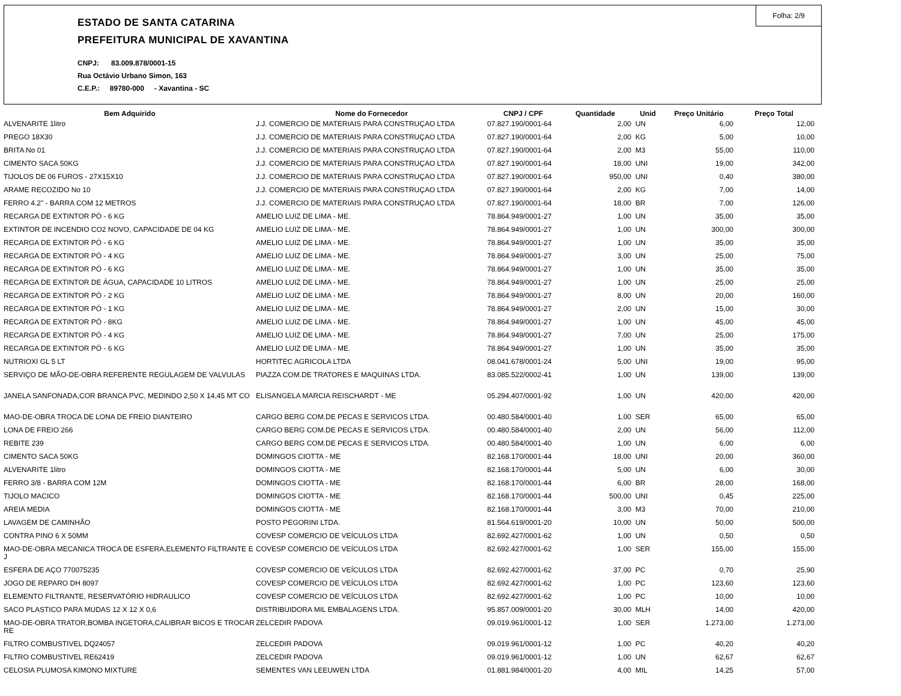Folha: 2/9
ESTADO DE SANTA CATARINA
PREFEITURA MUNICIPAL DE XAVANTINA
CNPJ: 83.009.878/0001-15
Rua Octávio Urbano Simon, 163
C.E.P.: 89780-000 - Xavantina - SC
| Bem Adquirido | Nome do Fornecedor | CNPJ / CPF | Quantidade | Unid | Preço Unitário | Preço Total |
| --- | --- | --- | --- | --- | --- | --- |
| ALVENARITE 1litro | J.J. COMERCIO DE MATERIAIS PARA CONSTRUÇAO LTDA | 07.827.190/0001-64 | 2,00 | UN | 6,00 | 12,00 |
| PREGO 18X30 | J.J. COMERCIO DE MATERIAIS PARA CONSTRUÇAO LTDA | 07.827.190/0001-64 | 2,00 | KG | 5,00 | 10,00 |
| BRITA No 01 | J.J. COMERCIO DE MATERIAIS PARA CONSTRUÇAO LTDA | 07.827.190/0001-64 | 2,00 | M3 | 55,00 | 110,00 |
| CIMENTO SACA 50KG | J.J. COMERCIO DE MATERIAIS PARA CONSTRUÇAO LTDA | 07.827.190/0001-64 | 18,00 | UNI | 19,00 | 342,00 |
| TIJOLOS DE 06 FUROS - 27X15X10 | J.J. COMERCIO DE MATERIAIS PARA CONSTRUÇAO LTDA | 07.827.190/0001-64 | 950,00 | UNI | 0,40 | 380,00 |
| ARAME RECOZIDO No 10 | J.J. COMERCIO DE MATERIAIS PARA CONSTRUÇAO LTDA | 07.827.190/0001-64 | 2,00 | KG | 7,00 | 14,00 |
| FERRO 4.2" - BARRA COM 12 METROS | J.J. COMERCIO DE MATERIAIS PARA CONSTRUÇAO LTDA | 07.827.190/0001-64 | 18,00 | BR | 7,00 | 126,00 |
| RECARGA DE EXTINTOR PÓ - 6 KG | AMELIO LUIZ DE LIMA - ME. | 78.864.949/0001-27 | 1,00 | UN | 35,00 | 35,00 |
| EXTINTOR DE INCENDIO CO2 NOVO, CAPACIDADE DE 04 KG | AMELIO LUIZ DE LIMA - ME. | 78.864.949/0001-27 | 1,00 | UN | 300,00 | 300,00 |
| RECARGA DE EXTINTOR PÓ - 6 KG | AMELIO LUIZ DE LIMA - ME. | 78.864.949/0001-27 | 1,00 | UN | 35,00 | 35,00 |
| RECARGA DE EXTINTOR PÓ - 4 KG | AMELIO LUIZ DE LIMA - ME. | 78.864.949/0001-27 | 3,00 | UN | 25,00 | 75,00 |
| RECARGA DE EXTINTOR PÓ - 6 KG | AMELIO LUIZ DE LIMA - ME. | 78.864.949/0001-27 | 1,00 | UN | 35,00 | 35,00 |
| RECARGA DE EXTINTOR DE ÁGUA, CAPACIDADE 10 LITROS | AMELIO LUIZ DE LIMA - ME. | 78.864.949/0001-27 | 1,00 | UN | 25,00 | 25,00 |
| RECARGA DE EXTINTOR PÓ - 2 KG | AMELIO LUIZ DE LIMA - ME. | 78.864.949/0001-27 | 8,00 | UN | 20,00 | 160,00 |
| RECARGA DE EXTINTOR PÓ - 1 KG | AMELIO LUIZ DE LIMA - ME. | 78.864.949/0001-27 | 2,00 | UN | 15,00 | 30,00 |
| RECARGA DE EXTINTOR PÓ - 8KG | AMELIO LUIZ DE LIMA - ME. | 78.864.949/0001-27 | 1,00 | UN | 45,00 | 45,00 |
| RECARGA DE EXTINTOR PÓ - 4 KG | AMELIO LUIZ DE LIMA - ME. | 78.864.949/0001-27 | 7,00 | UN | 25,00 | 175,00 |
| RECARGA DE EXTINTOR PÓ - 6 KG | AMELIO LUIZ DE LIMA - ME. | 78.864.949/0001-27 | 1,00 | UN | 35,00 | 35,00 |
| NUTRIOXI GL 5 LT | HORTITEC AGRICOLA LTDA | 08.041.678/0001-24 | 5,00 | UNI | 19,00 | 95,00 |
| SERVIÇO DE MÃO-DE-OBRA REFERENTE REGULAGEM DE VALVULAS | PIAZZA COM.DE TRATORES E MAQUINAS LTDA. | 83.085.522/0002-41 | 1,00 | UN | 139,00 | 139,00 |
| JANELA SANFONADA,COR BRANCA PVC, MEDINDO 2,50 X 14,45 MT CO | ELISANGELA MARCIA REISCHARDT - ME | 05.294.407/0001-92 | 1,00 | UN | 420,00 | 420,00 |
| MAO-DE-OBRA TROCA DE LONA DE FREIO DIANTEIRO | CARGO BERG COM.DE PECAS E SERVICOS LTDA. | 00.480.584/0001-40 | 1,00 | SER | 65,00 | 65,00 |
| LONA DE FREIO 266 | CARGO BERG COM.DE PECAS E SERVICOS LTDA. | 00.480.584/0001-40 | 2,00 | UN | 56,00 | 112,00 |
| REBITE 239 | CARGO BERG COM.DE PECAS E SERVICOS LTDA. | 00.480.584/0001-40 | 1,00 | UN | 6,00 | 6,00 |
| CIMENTO SACA 50KG | DOMINGOS CIOTTA - ME | 82.168.170/0001-44 | 18,00 | UNI | 20,00 | 360,00 |
| ALVENARITE 1litro | DOMINGOS CIOTTA - ME | 82.168.170/0001-44 | 5,00 | UN | 6,00 | 30,00 |
| FERRO 3/8 - BARRA COM 12M | DOMINGOS CIOTTA - ME | 82.168.170/0001-44 | 6,00 | BR | 28,00 | 168,00 |
| TIJOLO MACICO | DOMINGOS CIOTTA - ME | 82.168.170/0001-44 | 500,00 | UNI | 0,45 | 225,00 |
| AREIA MEDIA | DOMINGOS CIOTTA - ME | 82.168.170/0001-44 | 3,00 | M3 | 70,00 | 210,00 |
| LAVAGEM DE CAMINHÃO | POSTO PEGORINI LTDA. | 81.564.619/0001-20 | 10,00 | UN | 50,00 | 500,00 |
| CONTRA PINO 6 X 50MM | COVESP COMERCIO DE VEÍCULOS LTDA | 82.692.427/0001-62 | 1,00 | UN | 0,50 | 0,50 |
| MAO-DE-OBRA MECANICA TROCA DE ESFERA,ELEMENTO FILTRANTE E J | COVESP COMERCIO DE VEÍCULOS LTDA | 82.692.427/0001-62 | 1,00 | SER | 155,00 | 155,00 |
| ESFERA DE AÇO 770075235 | COVESP COMERCIO DE VEÍCULOS LTDA | 82.692.427/0001-62 | 37,00 | PC | 0,70 | 25,90 |
| JOGO DE REPARO DH 8097 | COVESP COMERCIO DE VEÍCULOS LTDA | 82.692.427/0001-62 | 1,00 | PC | 123,60 | 123,60 |
| ELEMENTO FILTRANTE, RESERVATÓRIO HIDRAULICO | COVESP COMERCIO DE VEÍCULOS LTDA | 82.692.427/0001-62 | 1,00 | PC | 10,00 | 10,00 |
| SACO PLASTICO PARA MUDAS 12 X 12 X 0,6 | DISTRIBUIDORA MIL EMBALAGENS LTDA. | 95.857.009/0001-20 | 30,00 | MLH | 14,00 | 420,00 |
| MAO-DE-OBRA TRATOR,BOMBA INGETORA,CALIBRAR BICOS E TROCAR RE | ZELCEDIR PADOVA | 09.019.961/0001-12 | 1,00 | SER | 1.273,00 | 1.273,00 |
| FILTRO COMBUSTIVEL DQ24057 | ZELCEDIR PADOVA | 09.019.961/0001-12 | 1,00 | PC | 40,20 | 40,20 |
| FILTRO COMBUSTIVEL RE62419 | ZELCEDIR PADOVA | 09.019.961/0001-12 | 1,00 | UN | 62,67 | 62,67 |
| CELOSIA PLUMOSA KIMONO MIXTURE | SEMENTES VAN LEEUWEN LTDA | 01.881.984/0001-20 | 4,00 | MIL | 14,25 | 57,00 |